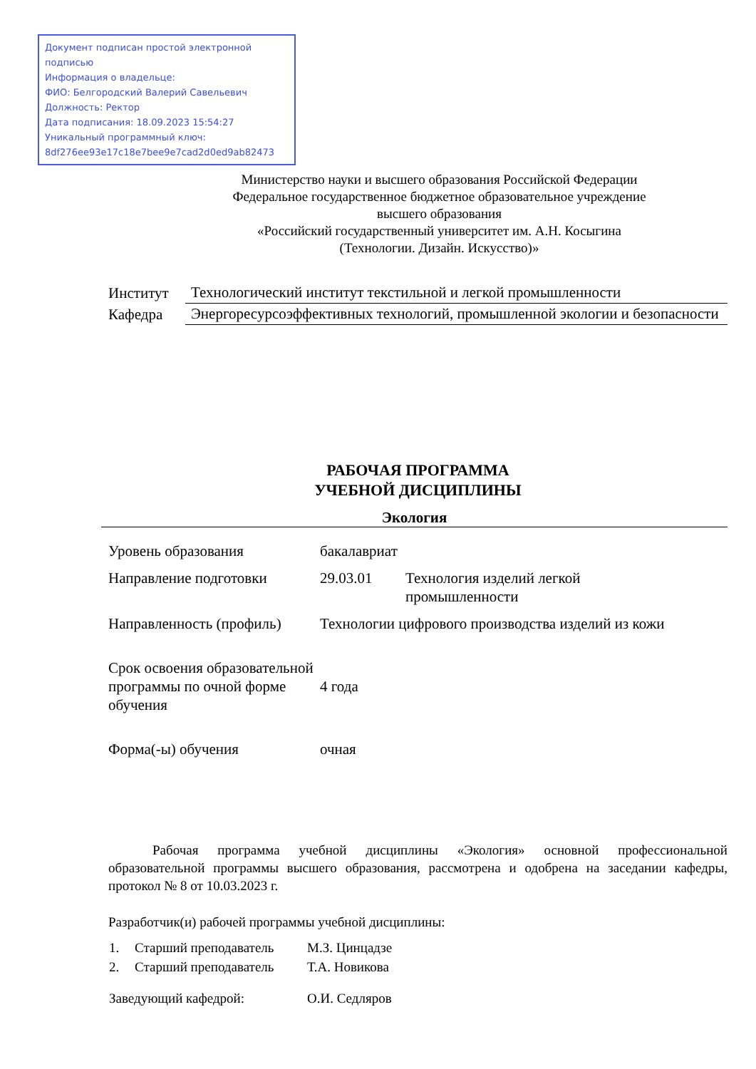Документ подписан простой электронной подписью
Информация о владельце:
ФИО: Белгородский Валерий Савельевич
Должность: Ректор
Дата подписания: 18.09.2023 15:54:27
Уникальный программный ключ:
8df276ee93e17c18e7bee9e7cad2d0ed9ab82473
Министерство науки и высшего образования Российской Федерации
Федеральное государственное бюджетное образовательное учреждение
высшего образования
«Российский государственный университет им. А.Н. Косыгина
(Технологии. Дизайн. Искусство)»
| Институт | Технологический институт текстильной и легкой промышленности |
| Кафедра | Энергоресурсоэффективных технологий, промышленной экологии и безопасности |
РАБОЧАЯ ПРОГРАММА
УЧЕБНОЙ ДИСЦИПЛИНЫ
Экология
| Уровень образования | бакалавриат | |
| Направление подготовки | 29.03.01 | Технология изделий легкой промышленности |
| Направленность (профиль) | Технологии цифрового производства изделий из кожи | |
| Срок освоения образовательной программы по очной форме обучения | 4 года | |
| Форма(-ы) обучения | очная | |
Рабочая программа учебной дисциплины «Экология» основной профессиональной образовательной программы высшего образования, рассмотрена и одобрена на заседании кафедры, протокол № 8 от 10.03.2023 г.
Разработчик(и) рабочей программы учебной дисциплины:
| 1. | Старший преподаватель | М.З. Цинцадзе |
| 2. | Старший преподаватель | Т.А. Новикова |
| Заведующий кафедрой: | | О.И. Седляров |